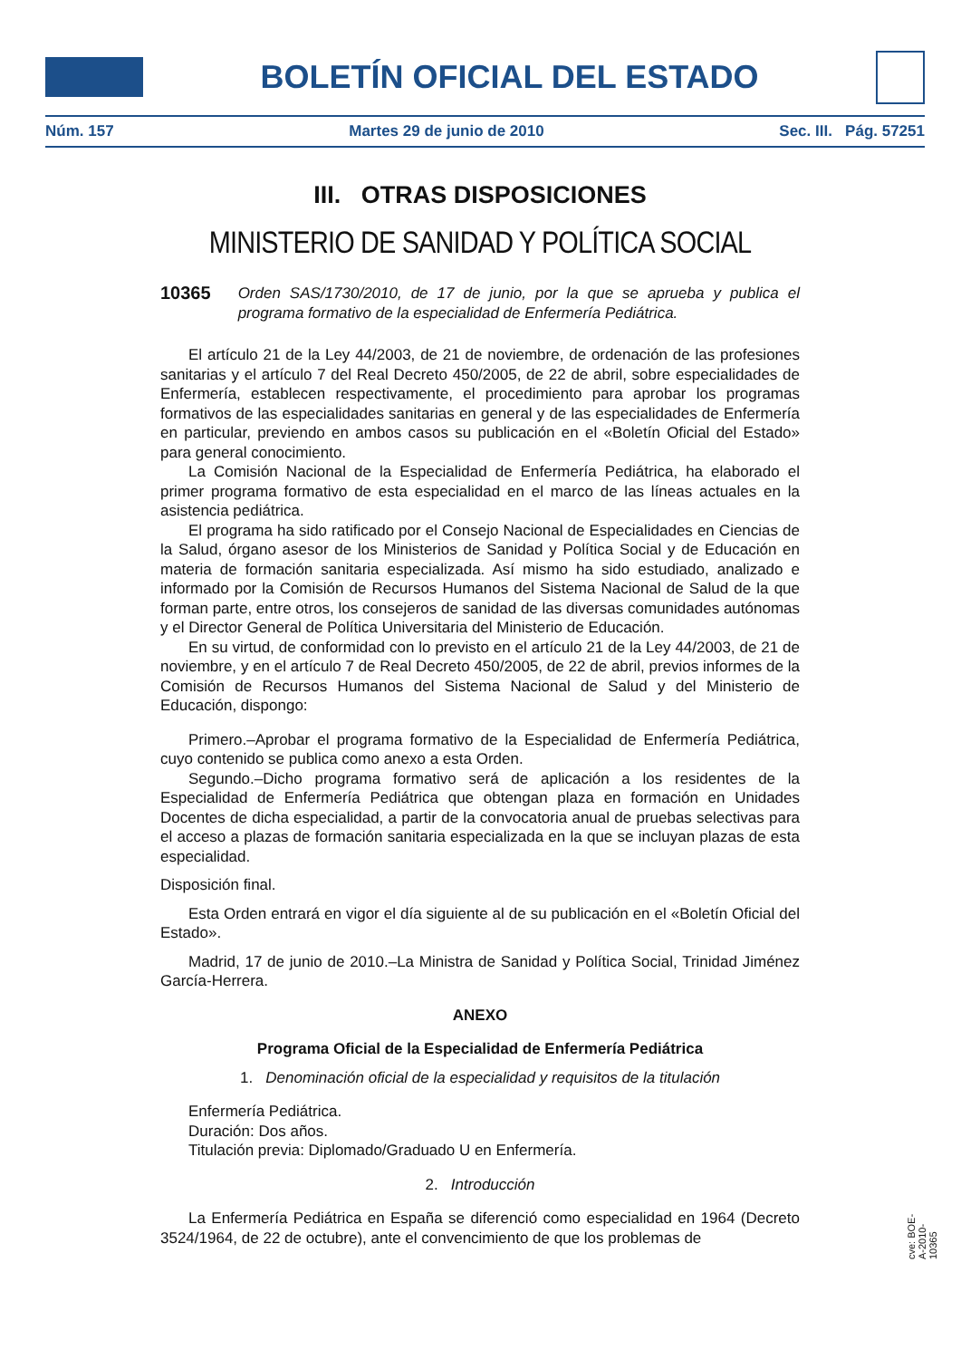BOLETÍN OFICIAL DEL ESTADO
Núm. 157 Martes 29 de junio de 2010 Sec. III. Pág. 57251
III. OTRAS DISPOSICIONES
MINISTERIO DE SANIDAD Y POLÍTICA SOCIAL
10365 Orden SAS/1730/2010, de 17 de junio, por la que se aprueba y publica el programa formativo de la especialidad de Enfermería Pediátrica.
El artículo 21 de la Ley 44/2003, de 21 de noviembre, de ordenación de las profesiones sanitarias y el artículo 7 del Real Decreto 450/2005, de 22 de abril, sobre especialidades de Enfermería, establecen respectivamente, el procedimiento para aprobar los programas formativos de las especialidades sanitarias en general y de las especialidades de Enfermería en particular, previendo en ambos casos su publicación en el «Boletín Oficial del Estado» para general conocimiento.
La Comisión Nacional de la Especialidad de Enfermería Pediátrica, ha elaborado el primer programa formativo de esta especialidad en el marco de las líneas actuales en la asistencia pediátrica.
El programa ha sido ratificado por el Consejo Nacional de Especialidades en Ciencias de la Salud, órgano asesor de los Ministerios de Sanidad y Política Social y de Educación en materia de formación sanitaria especializada. Así mismo ha sido estudiado, analizado e informado por la Comisión de Recursos Humanos del Sistema Nacional de Salud de la que forman parte, entre otros, los consejeros de sanidad de las diversas comunidades autónomas y el Director General de Política Universitaria del Ministerio de Educación.
En su virtud, de conformidad con lo previsto en el artículo 21 de la Ley 44/2003, de 21 de noviembre, y en el artículo 7 de Real Decreto 450/2005, de 22 de abril, previos informes de la Comisión de Recursos Humanos del Sistema Nacional de Salud y del Ministerio de Educación, dispongo:
Primero.–Aprobar el programa formativo de la Especialidad de Enfermería Pediátrica, cuyo contenido se publica como anexo a esta Orden.
Segundo.–Dicho programa formativo será de aplicación a los residentes de la Especialidad de Enfermería Pediátrica que obtengan plaza en formación en Unidades Docentes de dicha especialidad, a partir de la convocatoria anual de pruebas selectivas para el acceso a plazas de formación sanitaria especializada en la que se incluyan plazas de esta especialidad.
Disposición final.
Esta Orden entrará en vigor el día siguiente al de su publicación en el «Boletín Oficial del Estado».
Madrid, 17 de junio de 2010.–La Ministra de Sanidad y Política Social, Trinidad Jiménez García-Herrera.
ANEXO
Programa Oficial de la Especialidad de Enfermería Pediátrica
1. Denominación oficial de la especialidad y requisitos de la titulación
Enfermería Pediátrica.
Duración: Dos años.
Titulación previa: Diplomado/Graduado U en Enfermería.
2. Introducción
La Enfermería Pediátrica en España se diferenció como especialidad en 1964 (Decreto 3524/1964, de 22 de octubre), ante el convencimiento de que los problemas de
cve: BOE-A-2010-10365